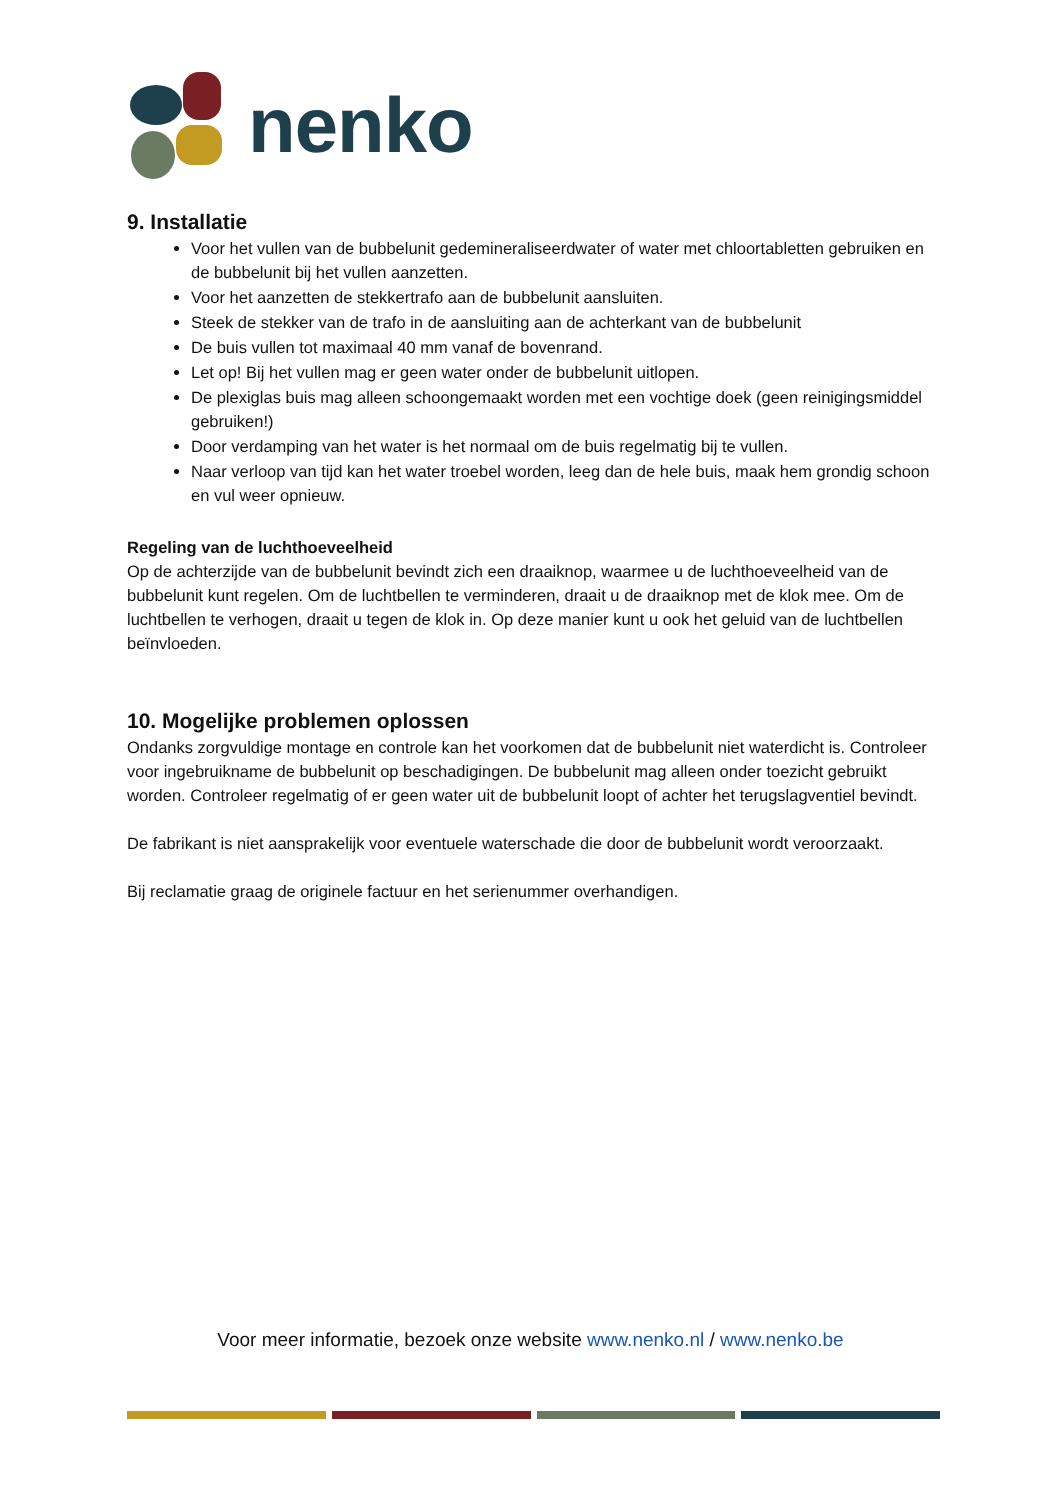nenko
9. Installatie
Voor het vullen van de bubbelunit gedemineraliseerdwater of water met chloortabletten gebruiken en de bubbelunit bij het vullen aanzetten.
Voor het aanzetten de stekkertrafo aan de bubbelunit aansluiten.
Steek de stekker van de trafo in de aansluiting aan de achterkant van de bubbelunit
De buis vullen tot maximaal 40 mm vanaf de bovenrand.
Let op! Bij het vullen mag er geen water onder de bubbelunit uitlopen.
De plexiglas buis mag alleen schoongemaakt worden met een vochtige doek (geen reinigingsmiddel gebruiken!)
Door verdamping van het water is het normaal om de buis regelmatig bij te vullen.
Naar verloop van tijd kan het water troebel worden, leeg dan de hele buis, maak hem grondig schoon en vul weer opnieuw.
Regeling van de luchthoeveelheid
Op de achterzijde van de bubbelunit bevindt zich een draaiknop, waarmee u de luchthoeveelheid van de bubbelunit kunt regelen. Om de luchtbellen te verminderen, draait u de draaiknop met de klok mee. Om de luchtbellen te verhogen, draait u tegen de klok in. Op deze manier kunt u ook het geluid van de luchtbellen beïnvloeden.
10. Mogelijke problemen oplossen
Ondanks zorgvuldige montage en controle kan het voorkomen dat de bubbelunit niet waterdicht is. Controleer voor ingebruikname de bubbelunit op beschadigingen. De bubbelunit mag alleen onder toezicht gebruikt worden. Controleer regelmatig of er geen water uit de bubbelunit loopt of achter het terugslagventiel bevindt.
De fabrikant is niet aansprakelijk voor eventuele waterschade die door de bubbelunit wordt veroorzaakt.
Bij reclamatie graag de originele factuur en het serienummer overhandigen.
Voor meer informatie, bezoek onze website www.nenko.nl / www.nenko.be